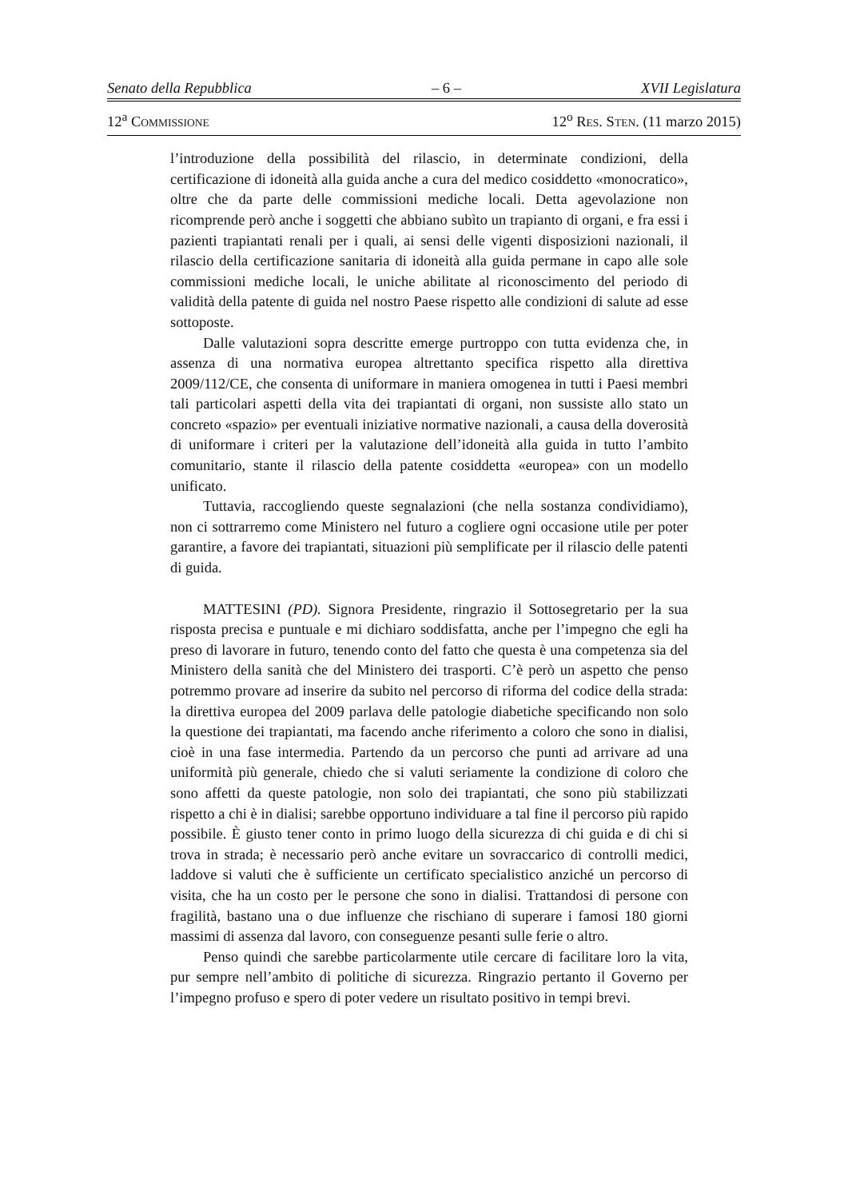Senato della Repubblica – 6 – XVII Legislatura
12<sup>a</sup> COMMISSIONE 12<sup>o</sup> RES. STEN. (11 marzo 2015)
l’introduzione della possibilità del rilascio, in determinate condizioni, della certificazione di idoneità alla guida anche a cura del medico cosiddetto «monocratico», oltre che da parte delle commissioni mediche locali. Detta agevolazione non ricomprende però anche i soggetti che abbiano subìto un trapianto di organi, e fra essi i pazienti trapiantati renali per i quali, ai sensi delle vigenti disposizioni nazionali, il rilascio della certificazione sanitaria di idoneità alla guida permane in capo alle sole commissioni mediche locali, le uniche abilitate al riconoscimento del periodo di validità della patente di guida nel nostro Paese rispetto alle condizioni di salute ad esse sottoposte.
Dalle valutazioni sopra descritte emerge purtroppo con tutta evidenza che, in assenza di una normativa europea altrettanto specifica rispetto alla direttiva 2009/112/CE, che consenta di uniformare in maniera omogenea in tutti i Paesi membri tali particolari aspetti della vita dei trapiantati di organi, non sussiste allo stato un concreto «spazio» per eventuali iniziative normative nazionali, a causa della doverosità di uniformare i criteri per la valutazione dell’idoneità alla guida in tutto l’ambito comunitario, stante il rilascio della patente cosiddetta «europea» con un modello unificato.
Tuttavia, raccogliendo queste segnalazioni (che nella sostanza condividiamo), non ci sottrarremo come Ministero nel futuro a cogliere ogni occasione utile per poter garantire, a favore dei trapiantati, situazioni più semplificate per il rilascio delle patenti di guida.
MATTESINI (PD). Signora Presidente, ringrazio il Sottosegretario per la sua risposta precisa e puntuale e mi dichiaro soddisfatta, anche per l’impegno che egli ha preso di lavorare in futuro, tenendo conto del fatto che questa è una competenza sia del Ministero della sanità che del Ministero dei trasporti. C’è però un aspetto che penso potremmo provare ad inserire da subito nel percorso di riforma del codice della strada: la direttiva europea del 2009 parlava delle patologie diabetiche specificando non solo la questione dei trapiantati, ma facendo anche riferimento a coloro che sono in dialisi, cioè in una fase intermedia. Partendo da un percorso che punti ad arrivare ad una uniformità più generale, chiedo che si valuti seriamente la condizione di coloro che sono affetti da queste patologie, non solo dei trapiantati, che sono più stabilizzati rispetto a chi è in dialisi; sarebbe opportuno individuare a tal fine il percorso più rapido possibile. È giusto tener conto in primo luogo della sicurezza di chi guida e di chi si trova in strada; è necessario però anche evitare un sovraccarico di controlli medici, laddove si valuti che è sufficiente un certificato specialistico anziché un percorso di visita, che ha un costo per le persone che sono in dialisi. Trattandosi di persone con fragilità, bastano una o due influenze che rischiano di superare i famosi 180 giorni massimi di assenza dal lavoro, con conseguenze pesanti sulle ferie o altro.
Penso quindi che sarebbe particolarmente utile cercare di facilitare loro la vita, pur sempre nell’ambito di politiche di sicurezza. Ringrazio pertanto il Governo per l’impegno profuso e spero di poter vedere un risultato positivo in tempi brevi.